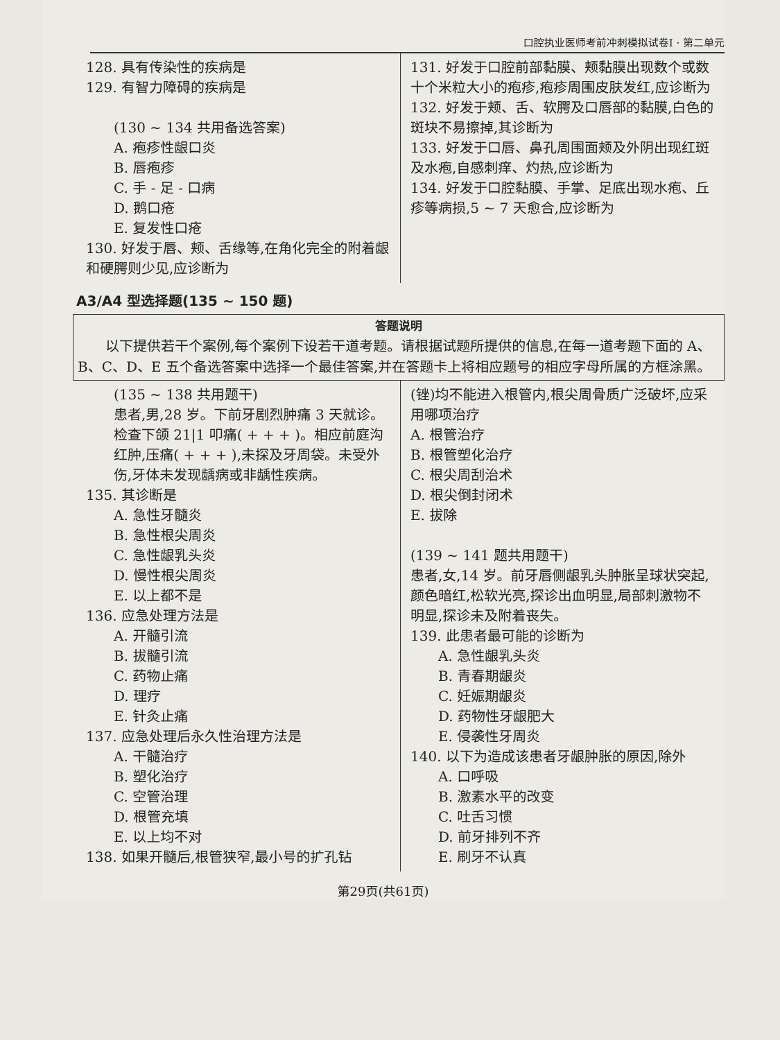口腔执业医师考前冲刺模拟试卷Ⅰ · 第二单元
128. 具有传染性的疾病是
129. 有智力障碍的疾病是
(130 ~ 134 共用备选答案)
A. 疱疹性龈口炎
B. 唇疱疹
C. 手 - 足 - 口病
D. 鹅口疮
E. 复发性口疮
130. 好发于唇、颊、舌缘等,在角化完全的附着龈和硬腭则少见,应诊断为
131. 好发于口腔前部黏膜、颊黏膜出现数个或数十个米粒大小的疱疹,疱疹周围皮肤发红,应诊断为
132. 好发于颊、舌、软腭及口唇部的黏膜,白色的斑块不易擦掉,其诊断为
133. 好发于口唇、鼻孔周围面颊及外阴出现红斑及水疱,自感刺痒、灼热,应诊断为
134. 好发于口腔黏膜、手掌、足底出现水疱、丘疹等病损,5 ~ 7 天愈合,应诊断为
A3/A4 型选择题(135 ~ 150 题)
答题说明
　　以下提供若干个案例,每个案例下设若干道考题。请根据试题所提供的信息,在每一道考题下面的 A、B、C、D、E 五个备选答案中选择一个最佳答案,并在答题卡上将相应题号的相应字母所属的方框涂黑。
(135 ~ 138 共用题干)
患者,男,28 岁。下前牙剧烈肿痛 3 天就诊。检查下颌 21|1 叩痛( + + + )。相应前庭沟红肿,压痛( + + + ),未探及牙周袋。未受外伤,牙体未发现龋病或非龋性疾病。
135. 其诊断是
A. 急性牙髓炎
B. 急性根尖周炎
C. 急性龈乳头炎
D. 慢性根尖周炎
E. 以上都不是
136. 应急处理方法是
A. 开髓引流
B. 拔髓引流
C. 药物止痛
D. 理疗
E. 针灸止痛
137. 应急处理后永久性治理方法是
A. 干髓治疗
B. 塑化治疗
C. 空管治理
D. 根管充填
E. 以上均不对
138. 如果开髓后,根管狭窄,最小号的扩孔钻
(锉)均不能进入根管内,根尖周骨质广泛破坏,应采用哪项治疗
A. 根管治疗
B. 根管塑化治疗
C. 根尖周刮治术
D. 根尖倒封闭术
E. 拔除
(139 ~ 141 题共用题干)
患者,女,14 岁。前牙唇侧龈乳头肿胀呈球状突起,颜色暗红,松软光亮,探诊出血明显,局部刺激物不明显,探诊未及附着丧失。
139. 此患者最可能的诊断为
A. 急性龈乳头炎
B. 青春期龈炎
C. 妊娠期龈炎
D. 药物性牙龈肥大
E. 侵袭性牙周炎
140. 以下为造成该患者牙龈肿胀的原因,除外
A. 口呼吸
B. 激素水平的改变
C. 吐舌习惯
D. 前牙排列不齐
E. 刷牙不认真
第29页(共61页)